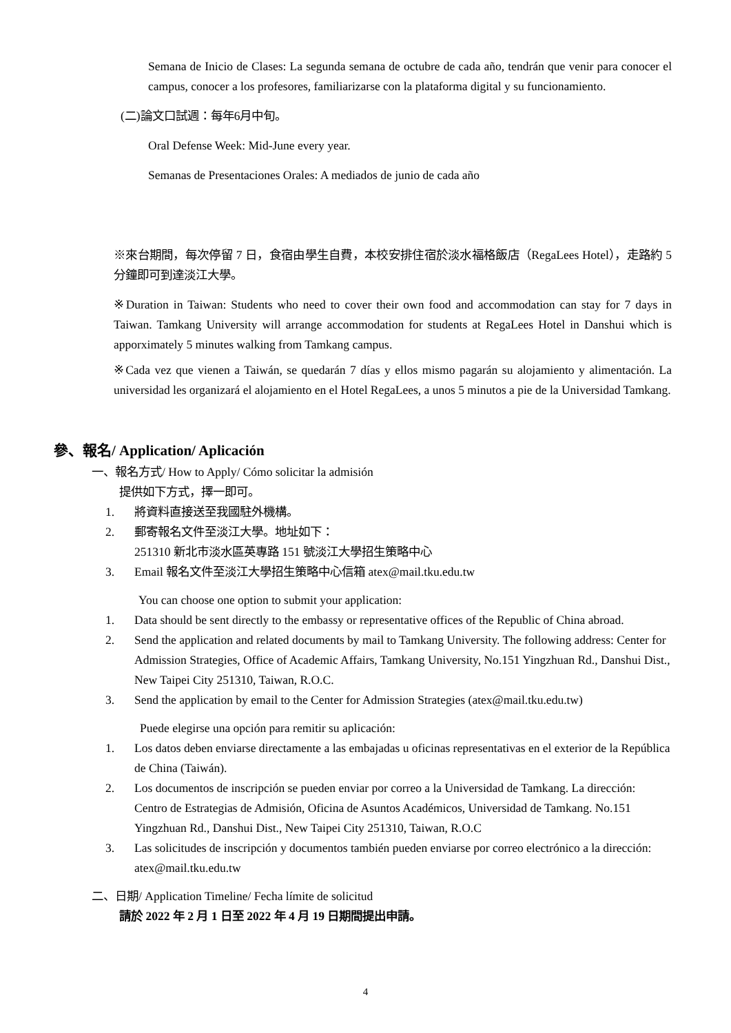Semana de Inicio de Clases: La segunda semana de octubre de cada año, tendrán que venir para conocer el campus, conocer a los profesores, familiarizarse con la plataforma digital y su funcionamiento.
(二)論文口試週：每年6月中旬。
Oral Defense Week: Mid-June every year.
Semanas de Presentaciones Orales: A mediados de junio de cada año
※來台期間，每次停留 7 日，食宿由學生自費，本校安排住宿於淡水福格飯店（RegaLees Hotel），走路約 5 分鐘即可到達淡江大學。
※Duration in Taiwan: Students who need to cover their own food and accommodation can stay for 7 days in Taiwan. Tamkang University will arrange accommodation for students at RegaLees Hotel in Danshui which is apporximately 5 minutes walking from Tamkang campus.
※Cada vez que vienen a Taiwán, se quedarán 7 días y ellos mismo pagarán su alojamiento y alimentación. La universidad les organizará el alojamiento en el Hotel RegaLees, a unos 5 minutos a pie de la Universidad Tamkang.
參、報名/ Application/ Aplicación
一、報名方式/ How to Apply/ Cómo solicitar la admisión
提供如下方式，擇一即可。
1. 將資料直接送至我國駐外機構。
2. 郵寄報名文件至淡江大學。地址如下：
251310 新北市淡水區英專路 151 號淡江大學招生策略中心
3. Email 報名文件至淡江大學招生策略中心信箱 atex@mail.tku.edu.tw
You can choose one option to submit your application:
1. Data should be sent directly to the embassy or representative offices of the Republic of China abroad.
2. Send the application and related documents by mail to Tamkang University. The following address: Center for Admission Strategies, Office of Academic Affairs, Tamkang University, No.151 Yingzhuan Rd., Danshui Dist.,
New Taipei City 251310, Taiwan, R.O.C.
3. Send the application by email to the Center for Admission Strategies (atex@mail.tku.edu.tw)
Puede elegirse una opción para remitir su aplicación:
1. Los datos deben enviarse directamente a las embajadas u oficinas representativas en el exterior de la República de China (Taiwán).
2. Los documentos de inscripción se pueden enviar por correo a la Universidad de Tamkang. La dirección:
Centro de Estrategias de Admisión, Oficina de Asuntos Académicos, Universidad de Tamkang. No.151 Yingzhuan Rd., Danshui Dist., New Taipei City 251310, Taiwan, R.O.C
3. Las solicitudes de inscripción y documentos también pueden enviarse por correo electrónico a la dirección: atex@mail.tku.edu.tw
二、日期/ Application Timeline/ Fecha límite de solicitud
請於 2022 年 2 月 1 日至 2022 年 4 月 19 日期間提出申請。
4